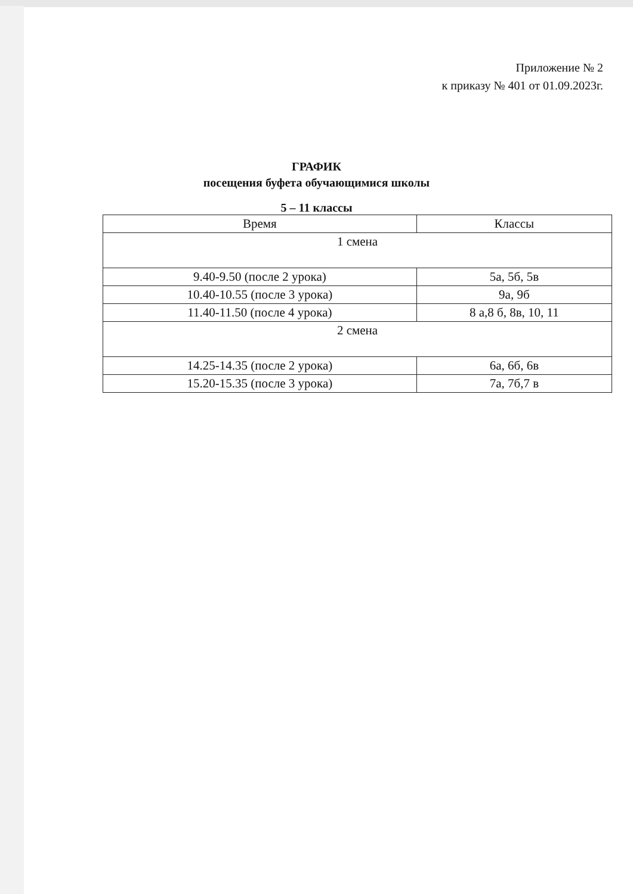Приложение № 2
к приказу № 401 от 01.09.2023г.
ГРАФИК
посещения буфета обучающимися школы
5 – 11 классы
| Время | Классы |
| --- | --- |
| 1 смена | |
| 9.40-9.50 (после 2 урока) | 5а, 5б, 5в |
| 10.40-10.55 (после 3 урока) | 9а, 9б |
| 11.40-11.50 (после 4 урока) | 8 а,8 б, 8в, 10, 11 |
| 2 смена | |
| 14.25-14.35 (после 2 урока) | 6а, 6б, 6в |
| 15.20-15.35 (после 3 урока) | 7а, 7б,7 в |